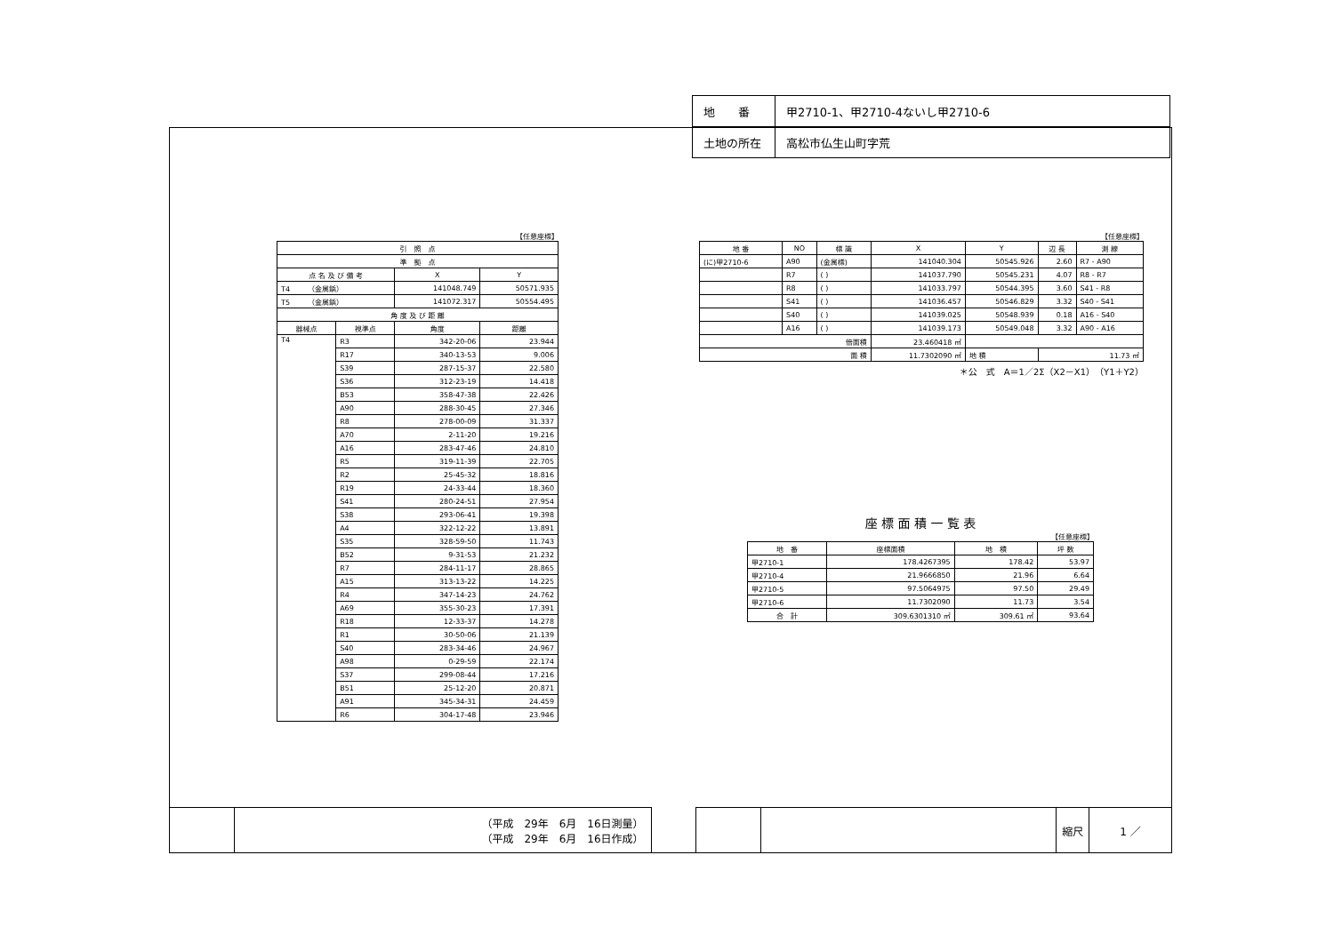| 地 番 | 甲2710-1、甲2710-4ないし甲2710-6 |
| 土地の所在 | 高松市仏生山町字荒 |
【任意座標】
| 引 照 点 | | | |
| --- | --- | --- | --- |
| 準 拠 点 | | | |
| 点 名 及 び 備 考 | | X | Y |
| T4 （金属鋲） | | 141048.749 | 50571.935 |
| T5 （金属鋲） | | 141072.317 | 50554.495 |
| 角 度 及 び 距 離 | | | |
| 器械点 | 視準点 | 角度 | 距離 |
| T4 | R3 | 342-20-06 | 23.944 |
| | R17 | 340-13-53 | 9.006 |
| | S39 | 287-15-37 | 22.580 |
| | S36 | 312-23-19 | 14.418 |
| | B53 | 358-47-38 | 22.426 |
| | A90 | 288-30-45 | 27.346 |
| | R8 | 278-00-09 | 31.337 |
| | A70 | 2-11-20 | 19.216 |
| | A16 | 283-47-46 | 24.810 |
| | R5 | 319-11-39 | 22.705 |
| | R2 | 25-45-32 | 18.816 |
| | R19 | 24-33-44 | 18.360 |
| | S41 | 280-24-51 | 27.954 |
| | S38 | 293-06-41 | 19.398 |
| | A4 | 322-12-22 | 13.891 |
| | S35 | 328-59-50 | 11.743 |
| | B52 | 9-31-53 | 21.232 |
| | R7 | 284-11-17 | 28.865 |
| | A15 | 313-13-22 | 14.225 |
| | R4 | 347-14-23 | 24.762 |
| | A69 | 355-30-23 | 17.391 |
| | R18 | 12-33-37 | 14.278 |
| | R1 | 30-50-06 | 21.139 |
| | S40 | 283-34-46 | 24.967 |
| | A98 | 0-29-59 | 22.174 |
| | S37 | 299-08-44 | 17.216 |
| | B51 | 25-12-20 | 20.871 |
| | A91 | 345-34-31 | 24.459 |
| | R6 | 304-17-48 | 23.946 |
【任意座標】
| 地 番 | NO | 標 識 | X | Y | 辺 長 | 測 線 |
| --- | --- | --- | --- | --- | --- | --- |
| (に)甲2710-6 | A90 | (金属標) | 141040.304 | 50545.926 | 2.60 | R7 - A90 |
| | R7 | ( ) | 141037.790 | 50545.231 | 4.07 | R8 - R7 |
| | R8 | ( ) | 141033.797 | 50544.395 | 3.60 | S41 - R8 |
| | S41 | ( ) | 141036.457 | 50546.829 | 3.32 | S40 - S41 |
| | S40 | ( ) | 141039.025 | 50548.939 | 0.18 | A16 - S40 |
| | A16 | ( ) | 141039.173 | 50549.048 | 3.32 | A90 - A16 |
| 倍面積 | | | 23.460418 ㎡ | | | |
| 面 積 | | | 11.7302090 ㎡ | 地 積 | 11.73 ㎡ | |
＊公　式　A＝1／2Σ（X2－X1）（Y1＋Y2）
座 標 面 積 一 覧 表
【任意座標】
| 地 番 | 座標面積 | 地 積 | 坪 数 |
| --- | --- | --- | --- |
| 甲2710-1 | 178.4267395 | 178.42 | 53.97 |
| 甲2710-4 | 21.9666850 | 21.96 | 6.64 |
| 甲2710-5 | 97.5064975 | 97.50 | 29.49 |
| 甲2710-6 | 11.7302090 | 11.73 | 3.54 |
| 合 計 | 309.6301310 ㎡ | 309.61 ㎡ | 93.64 |
| | （平成 29年 6月 16日測量） （平成 29年 6月 16日作成） |
| | | 縮尺 | 1 ／ |